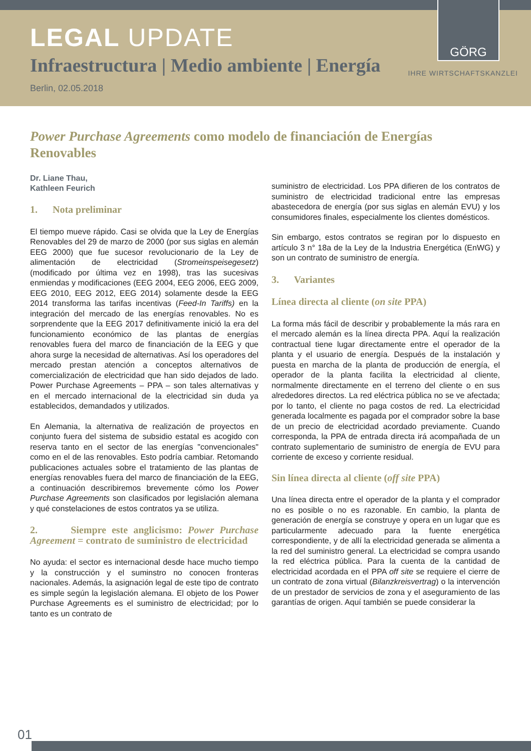LEGAL UPDATE
Infraestructura | Medio ambiente | Energía
Berlin, 02.05.2018
GÖRG
IHRE WIRTSCHAFTSKANZLEI
Power Purchase Agreements como modelo de financiación de Energías Renovables
Dr. Liane Thau,
Kathleen Feurich
1. Nota preliminar
El tiempo mueve rápido. Casi se olvida que la Ley de Energías Renovables del 29 de marzo de 2000 (por sus siglas en alemán EEG 2000) que fue sucesor revolucionario de la Ley de alimentación de electricidad (Stromeinspeisegesetz) (modificado por última vez en 1998), tras las sucesivas enmiendas y modificaciones (EEG 2004, EEG 2006, EEG 2009, EEG 2010, EEG 2012, EEG 2014) solamente desde la EEG 2014 transforma las tarifas incentivas (Feed-In Tariffs) en la integración del mercado de las energías renovables. No es sorprendente que la EEG 2017 definitivamente inició la era del funcionamiento económico de las plantas de energías renovables fuera del marco de financiación de la EEG y que ahora surge la necesidad de alternativas. Así los operadores del mercado prestan atención a conceptos alternativos de comercialización de electricidad que han sido dejados de lado. Power Purchase Agreements – PPA – son tales alternativas y en el mercado internacional de la electricidad sin duda ya establecidos, demandados y utilizados.
En Alemania, la alternativa de realización de proyectos en conjunto fuera del sistema de subsidio estatal es acogido con reserva tanto en el sector de las energías "convencionales" como en el de las renovables. Esto podría cambiar. Retomando publicaciones actuales sobre el tratamiento de las plantas de energías renovables fuera del marco de financiación de la EEG, a continuación describiremos brevemente cómo los Power Purchase Agreements son clasificados por legislación alemana y qué constelaciones de estos contratos ya se utiliza.
2. Siempre este anglicismo: Power Purchase Agreement = contrato de suministro de electricidad
No ayuda: el sector es internacional desde hace mucho tiempo y la construcción y el suminstro no conocen fronteras nacionales. Además, la asignación legal de este tipo de contrato es simple según la legislación alemana. El objeto de los Power Purchase Agreements es el suministro de electricidad; por lo tanto es un contrato de
suministro de electricidad. Los PPA difieren de los contratos de suministro de electricidad tradicional entre las empresas abastecedora de energía (por sus siglas en alemán EVU) y los consumidores finales, especialmente los clientes domésticos.
Sin embargo, estos contratos se regiran por lo dispuesto en artículo 3 n° 18a de la Ley de la Industria Energética (EnWG) y son un contrato de suministro de energía.
3. Variantes
Línea directa al cliente (on site PPA)
La forma más fácil de describir y probablemente la más rara en el mercado alemán es la línea directa PPA. Aquí la realización contractual tiene lugar directamente entre el operador de la planta y el usuario de energía. Después de la instalación y puesta en marcha de la planta de producción de energía, el operador de la planta facilita la electricidad al cliente, normalmente directamente en el terreno del cliente o en sus alrededores directos. La red eléctrica pública no se ve afectada; por lo tanto, el cliente no paga costos de red. La electricidad generada localmente es pagada por el comprador sobre la base de un precio de electricidad acordado previamente. Cuando corresponda, la PPA de entrada directa irá acompañada de un contrato suplementario de suministro de energía de EVU para corriente de exceso y corriente residual.
Sin línea directa al cliente (off site PPA)
Una línea directa entre el operador de la planta y el comprador no es posible o no es razonable. En cambio, la planta de generación de energía se construye y opera en un lugar que es particularmente adecuado para la fuente energética correspondiente, y de allí la electricidad generada se alimenta a la red del suministro general. La electricidad se compra usando la red eléctrica pública. Para la cuenta de la cantidad de electricidad acordada en el PPA off site se requiere el cierre de un contrato de zona virtual (Bilanzkreisvertrag) o la intervención de un prestador de servicios de zona y el aseguramiento de las garantías de origen. Aquí también se puede considerar la
01